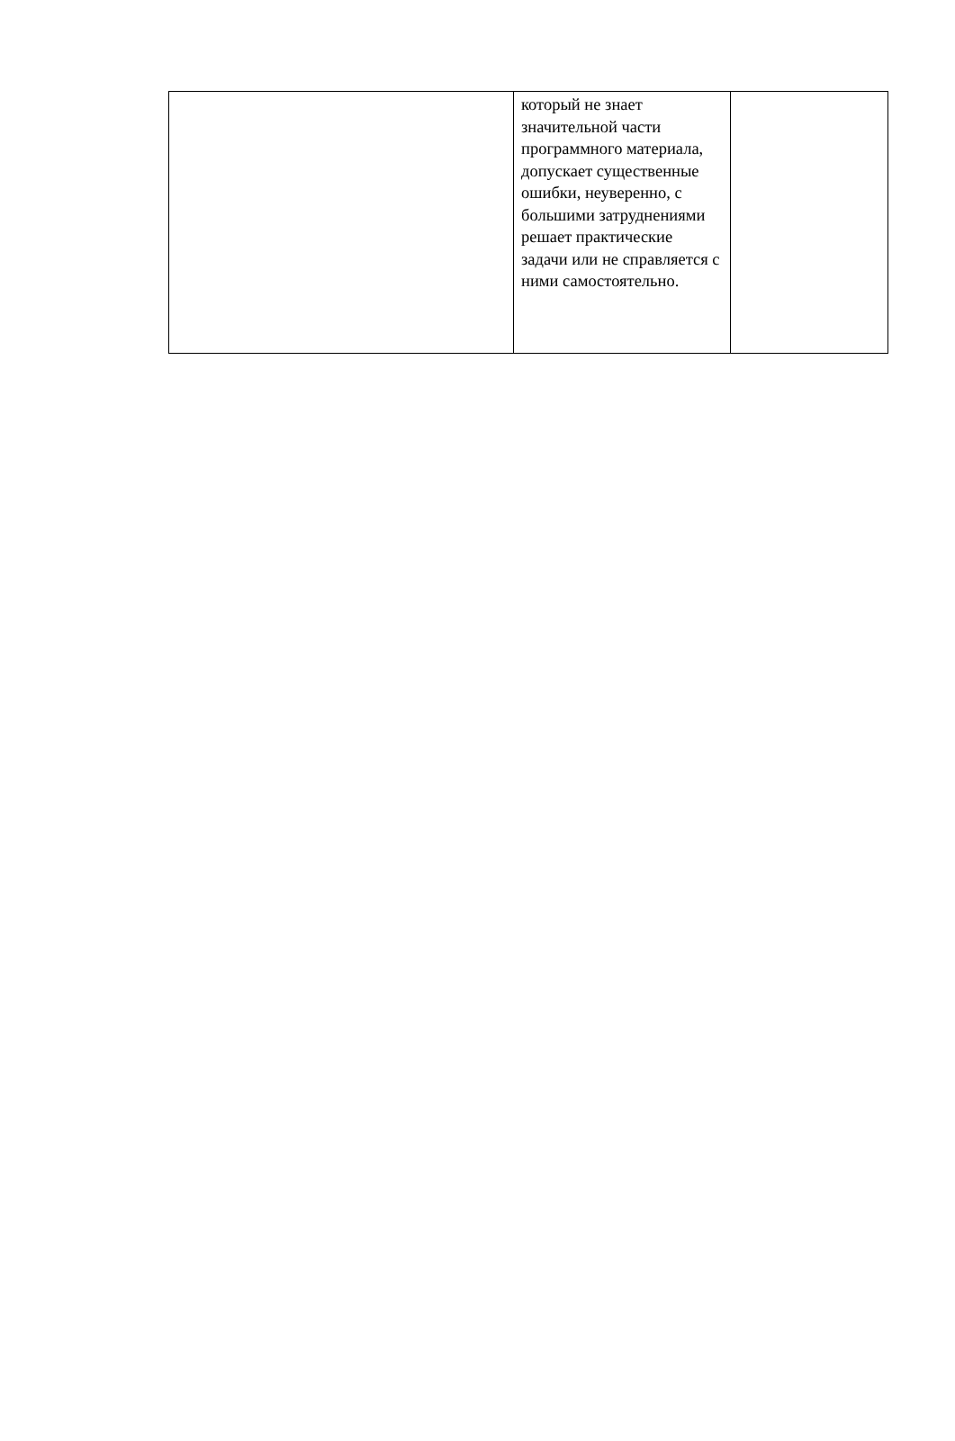| | который не знает значительной части программного материала, допускает существенные ошибки, неуверенно, с большими затруднениями решает практические задачи или не справляется с ними самостоятельно. | |